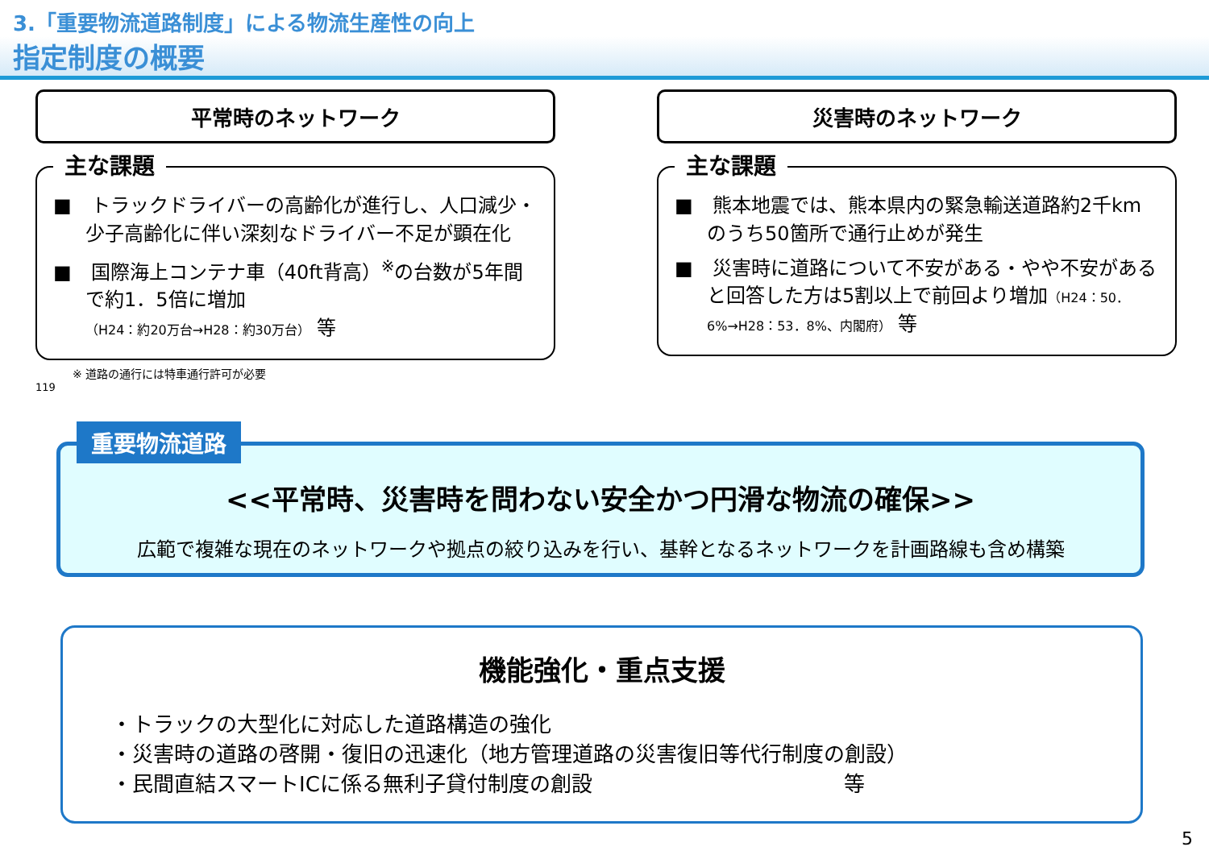3.「重要物流道路制度」による物流生産性の向上
指定制度の概要
平常時のネットワーク
主な課題
■　トラックドライバーの高齢化が進行し、人口減少・少子高齢化に伴い深刻なドライバー不足が顕在化
■　国際海上コンテナ車（40ft背高）<sup>※</sup>の台数が5年間で約1．5倍に増加
（H24：約20万台→H28：約30万台） 等
※ 道路の通行には特車通行許可が必要
119
災害時のネットワーク
主な課題
■　熊本地震では、熊本県内の緊急輸送道路約2千kmのうち50箇所で通行止めが発生
■　災害時に道路について不安がある・やや不安があると回答した方は5割以上で前回より増加（H24：50．6%→H28：53．8%、内閣府） 等
重要物流道路
<<平常時、災害時を問わない安全かつ円滑な物流の確保>>
広範で複雑な現在のネットワークや拠点の絞り込みを行い、基幹となるネットワークを計画路線も含め構築
機能強化・重点支援
・トラックの大型化に対応した道路構造の強化
・災害時の道路の啓開・復旧の迅速化（地方管理道路の災害復旧等代行制度の創設）
・民間直結スマートICに係る無利子貸付制度の創設　　　　　　　　　　　　等
5